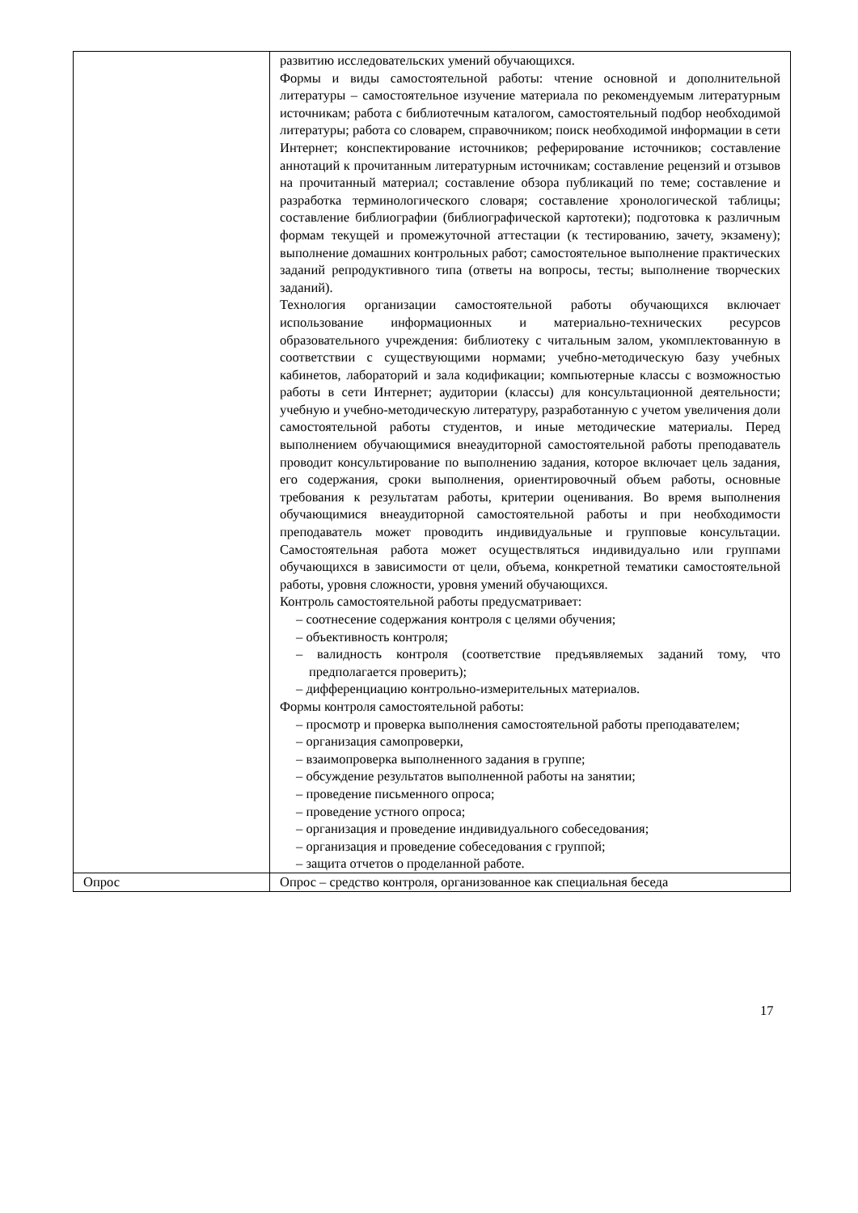| | развитию исследовательских умений обучающихся. Формы и виды самостоятельной работы: чтение основной и дополнительной литературы – самостоятельное изучение материала по рекомендуемым литературным источникам; работа с библиотечным каталогом, самостоятельный подбор необходимой литературы; работа со словарем, справочником; поиск необходимой информации в сети Интернет; конспектирование источников; реферирование источников; составление аннотаций к прочитанным литературным источникам; составление рецензий и отзывов на прочитанный материал; составление обзора публикаций по теме; составление и разработка терминологического словаря; составление хронологической таблицы; составление библиографии (библиографической картотеки); подготовка к различным формам текущей и промежуточной аттестации (к тестированию, зачету, экзамену); выполнение домашних контрольных работ; самостоятельное выполнение практических заданий репродуктивного типа (ответы на вопросы, тесты; выполнение творческих заданий). Технология организации самостоятельной работы обучающихся включает использование информационных и материально-технических ресурсов образовательного учреждения: библиотеку с читальным залом, укомплектованную в соответствии с существующими нормами; учебно-методическую базу учебных кабинетов, лабораторий и зала кодификации; компьютерные классы с возможностью работы в сети Интернет; аудитории (классы) для консультационной деятельности; учебную и учебно-методическую литературу, разработанную с учетом увеличения доли самостоятельной работы студентов, и иные методические материалы. Перед выполнением обучающимися внеаудиторной самостоятельной работы преподаватель проводит консультирование по выполнению задания, которое включает цель задания, его содержания, сроки выполнения, ориентировочный объем работы, основные требования к результатам работы, критерии оценивания. Во время выполнения обучающимися внеаудиторной самостоятельной работы и при необходимости преподаватель может проводить индивидуальные и групповые консультации. Самостоятельная работа может осуществляться индивидуально или группами обучающихся в зависимости от цели, объема, конкретной тематики самостоятельной работы, уровня сложности, уровня умений обучающихся. Контроль самостоятельной работы предусматривает: – соотнесение содержания контроля с целями обучения; – объективность контроля; – валидность контроля (соответствие предъявляемых заданий тому, что предполагается проверить); – дифференциацию контрольно-измерительных материалов. Формы контроля самостоятельной работы: – просмотр и проверка выполнения самостоятельной работы преподавателем; – организация самопроверки, – взаимопроверка выполненного задания в группе; – обсуждение результатов выполненной работы на занятии; – проведение письменного опроса; – проведение устного опроса; – организация и проведение индивидуального собеседования; – организация и проведение собеседования с группой; – защита отчетов о проделанной работе. |
| Опрос | Опрос – средство контроля, организованное как специальная беседа |
17